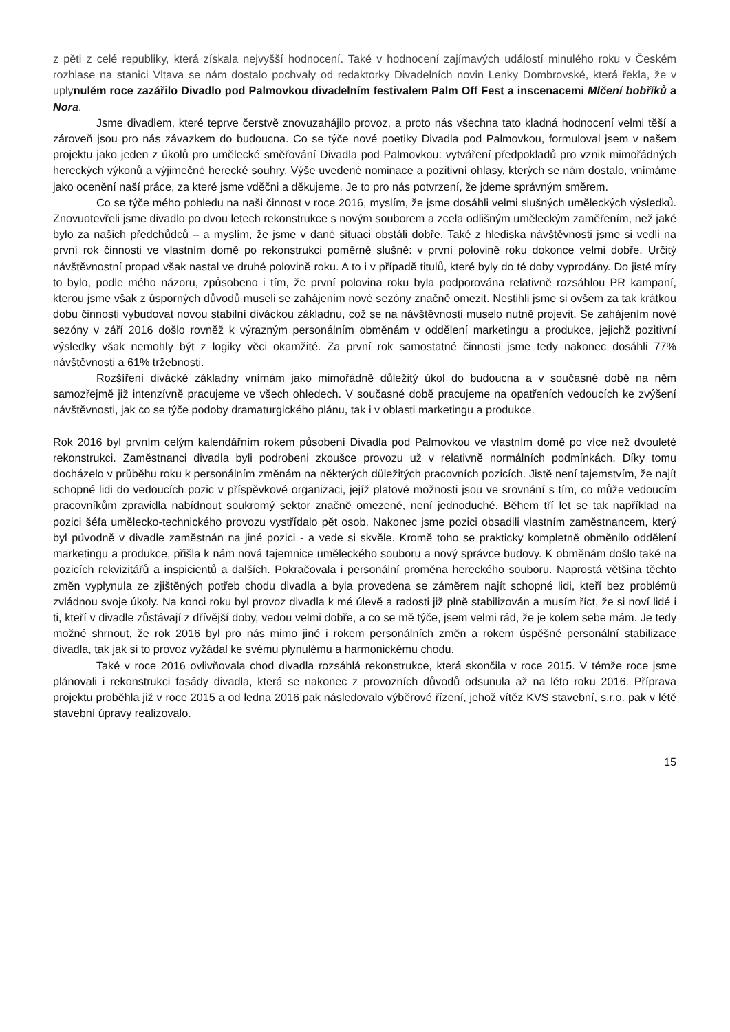z pěti z celé republiky, která získala nejvyšší hodnocení. Také v hodnocení zajímavých událostí minulého roku v Českém rozhlase na stanici Vltava se nám dostalo pochvaly od redaktorky Divadelních novin Lenky Dombrovské, která řekla, že v uply nulém roce zazářilo Divadlo pod Palmovkou divadelním festivalem Palm Off Fest a inscenacemi Mlčení bobříků a Nor a.
Jsme divadlem, které teprve čerstvě znovuzahájilo provoz, a proto nás všechna tato kladná hodnocení velmi těší a zároveň jsou pro nás závazkem do budoucna. Co se týče nové poetiky Divadla pod Palmovkou, formuloval jsem v našem projektu jako jeden z úkolů pro umělecké směřování Divadla pod Palmovkou: vytváření předpokladů pro vznik mimořádných hereckých výkonů a výjimečné herecké souhry. Výše uvedené nominace a pozitivní ohlasy, kterých se nám dostalo, vnímáme jako ocenění naší práce, za které jsme vděčni a děkujeme. Je to pro nás potvrzení, že jdeme správným směrem.
Co se týče mého pohledu na naši činnost v roce 2016, myslím, že jsme dosáhli velmi slušných uměleckých výsledků. Znovuotevřeli jsme divadlo po dvou letech rekonstrukce s novým souborem a zcela odlišným uměleckým zaměřením, než jaké bylo za našich předchůdců – a myslím, že jsme v dané situaci obstáli dobře. Také z hlediska návštěvnosti jsme si vedli na první rok činnosti ve vlastním domě po rekonstrukci poměrně slušně: v první polovině roku dokonce velmi dobře. Určitý návštěvnostní propad však nastal ve druhé polovině roku. A to i v případě titulů, které byly do té doby vyprodány. Do jisté míry to bylo, podle mého názoru, způsobeno i tím, že první polovina roku byla podporována relativně rozsáhlou PR kampaní, kterou jsme však z úsporných důvodů museli se zahájením nové sezóny značně omezit. Nestihli jsme si ovšem za tak krátkou dobu činnosti vybudovat novou stabilní diváckou základnu, což se na návštěvnosti muselo nutně projevit. Se zahájením nové sezóny v září 2016 došlo rovněž k výrazným personálním obměnám v oddělení marketingu a produkce, jejichž pozitivní výsledky však nemohly být z logiky věci okamžité. Za první rok samostatné činnosti jsme tedy nakonec dosáhli 77% návštěvnosti a 61% tržebnosti.
Rozšíření divácké základny vnímám jako mimořádně důležitý úkol do budoucna a v současné době na něm samozřejmě již intenzívně pracujeme ve všech ohledech. V současné době pracujeme na opatřeních vedoucích ke zvýšení návštěvnosti, jak co se týče podoby dramaturgického plánu, tak i v oblasti marketingu a produkce.
Rok 2016 byl prvním celým kalendářním rokem působení Divadla pod Palmovkou ve vlastním domě po více než dvouleté rekonstrukci. Zaměstnanci divadla byli podrobeni zkoušce provozu už v relativně normálních podmínkách. Díky tomu docházelo v průběhu roku k personálním změnám na některých důležitých pracovních pozicích. Jistě není tajemstvím, že najít schopné lidi do vedoucích pozic v příspěvkové organizaci, jejíž platové možnosti jsou ve srovnání s tím, co může vedoucím pracovníkům zpravidla nabídnout soukromý sektor značně omezené, není jednoduché. Během tří let se tak například na pozici šéfa umělecko-technického provozu vystřídalo pět osob. Nakonec jsme pozici obsadili vlastním zaměstnancem, který byl původně v divadle zaměstnán na jiné pozici - a vede si skvěle. Kromě toho se prakticky kompletně obměnilo oddělení marketingu a produkce, přišla k nám nová tajemnice uměleckého souboru a nový správce budovy. K obměnám došlo také na pozicích rekvizitářů a inspicientů a dalších. Pokračovala i personální proměna hereckého souboru. Naprostá většina těchto změn vyplynula ze zjištěných potřeb chodu divadla a byla provedena se záměrem najít schopné lidi, kteří bez problémů zvládnou svoje úkoly. Na konci roku byl provoz divadla k mé úlevě a radosti již plně stabilizován a musím říct, že si noví lidé i ti, kteří v divadle zůstávají z dřívější doby, vedou velmi dobře, a co se mě týče, jsem velmi rád, že je kolem sebe mám. Je tedy možné shrnout, že rok 2016 byl pro nás mimo jiné i rokem personálních změn a rokem úspěšné personální stabilizace divadla, tak jak si to provoz vyžádal ke svému plynulému a harmonickému chodu.
Také v roce 2016 ovlivňovala chod divadla rozsáhlá rekonstrukce, která skončila v roce 2015. V témže roce jsme plánovali i rekonstrukci fasády divadla, která se nakonec z provozních důvodů odsunula až na léto roku 2016. Příprava projektu proběhla již v roce 2015 a od ledna 2016 pak následovalo výběrové řízení, jehož vítěz KVS stavební, s.r.o. pak v létě stavební úpravy realizovalo.
15